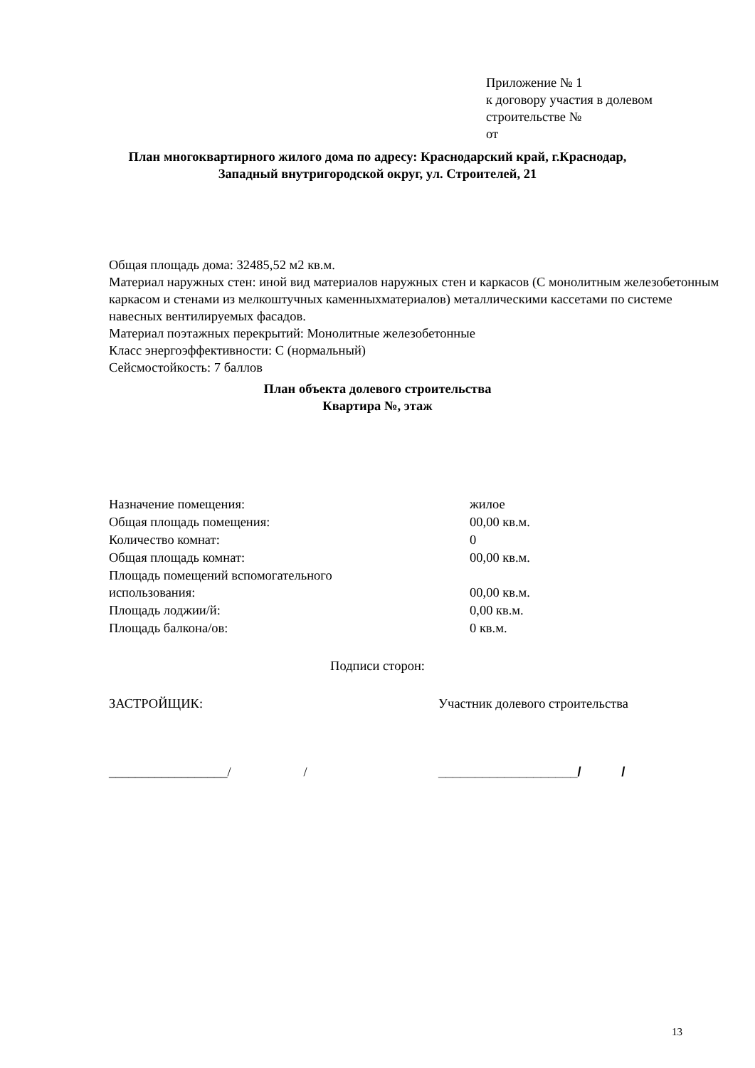Приложение № 1
к договору участия в долевом
строительстве №
от
План многоквартирного жилого дома по адресу: Краснодарский край, г.Краснодар,
Западный внутригородской округ, ул. Строителей, 21
Общая площадь дома: 32485,52 м2 кв.м.
Материал наружных стен: иной вид материалов наружных стен и каркасов (С монолитным железобетонным каркасом и стенами из мелкоштучных каменныхматериалов) металлическими кассетами по системе навесных вентилируемых фасадов.
Материал поэтажных перекрытий: Монолитные железобетонные
Класс энергоэффективности: С (нормальный)
Сейсмостойкость: 7 баллов
План объекта долевого строительства
Квартира №, этаж
| Назначение помещения: | жилое |
| Общая площадь помещения: | 00,00 кв.м. |
| Количество комнат: | 0 |
| Общая площадь комнат: | 00,00 кв.м. |
| Площадь помещений вспомогательного использования: | 00,00 кв.м. |
| Площадь лоджии/й: | 0,00 кв.м. |
| Площадь балкона/ов: | 0 кв.м. |
Подписи сторон:
ЗАСТРОЙЩИК:
Участник долевого строительства
__________________/ /
___________________/ /
13